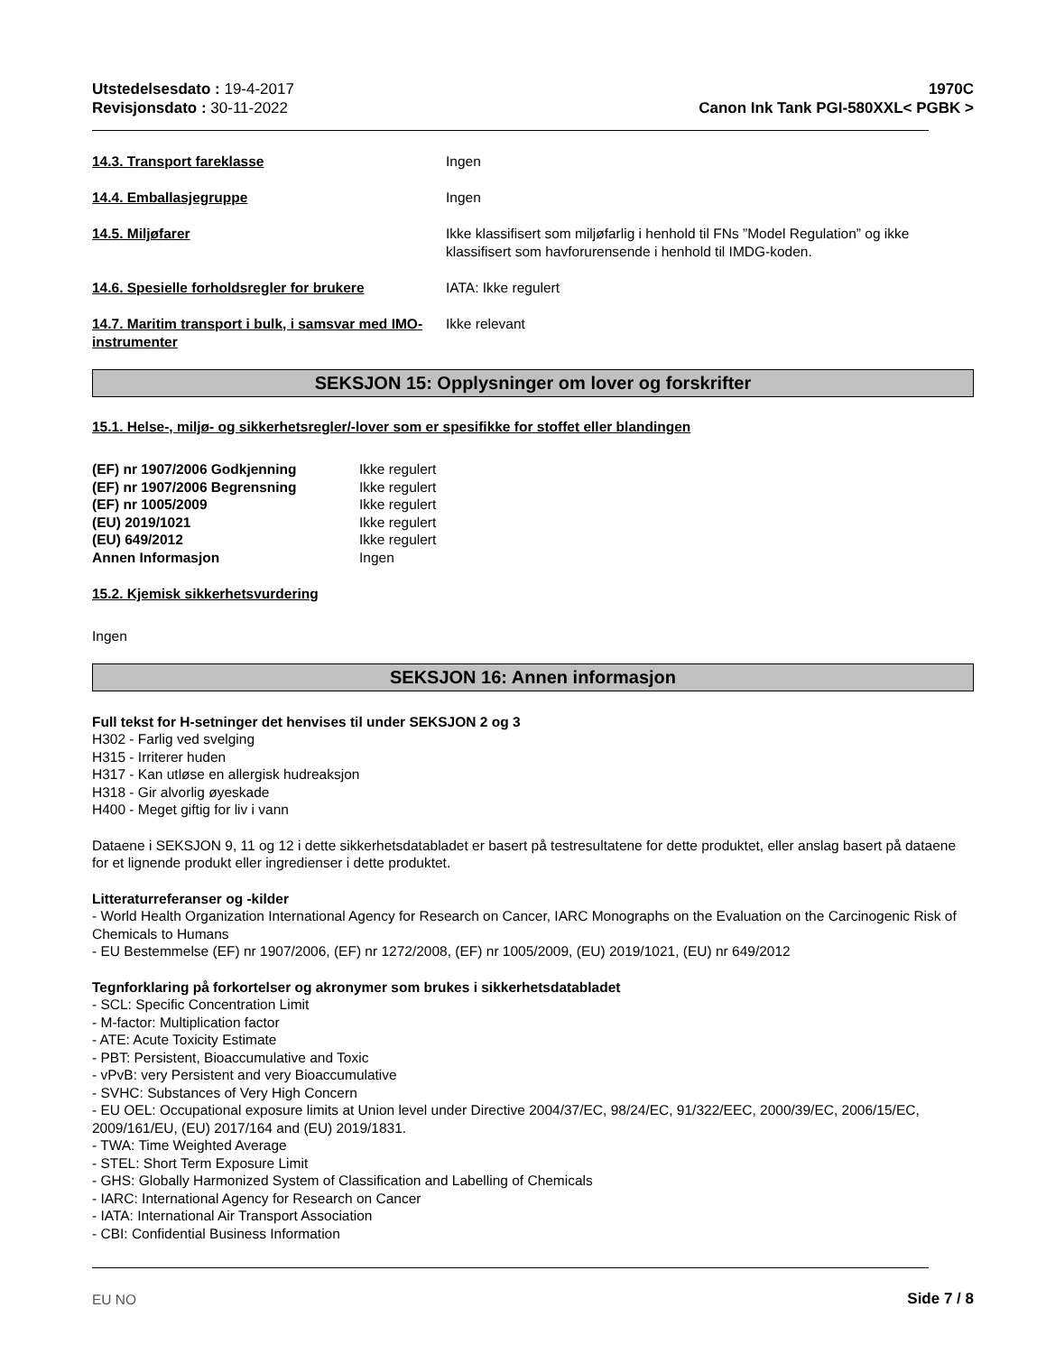Utstedelsesdato : 19-4-2017
Revisjonsdato : 30-11-2022
1970C
Canon Ink Tank PGI-580XXL< PGBK >
14.3. Transport fareklasse Ingen
14.4. Emballasjegruppe Ingen
14.5. Miljøfarer Ikke klassifisert som miljøfarlig i henhold til FNs ”Model Regulation” og ikke klassifisert som havforurensende i henhold til IMDG-koden.
14.6. Spesielle forholdsregler for brukere IATA: Ikke regulert
14.7. Maritim transport i bulk, i samsvar med IMO-instrumenter
Ikke relevant
SEKSJON 15: Opplysninger om lover og forskrifter
15.1. Helse-, miljø- og sikkerhetsregler/-lover som er spesifikke for stoffet eller blandingen
| (EF) nr 1907/2006 Godkjenning | Ikke regulert |
| (EF) nr 1907/2006 Begrensning | Ikke regulert |
| (EF) nr 1005/2009 | Ikke regulert |
| (EU) 2019/1021 | Ikke regulert |
| (EU) 649/2012 | Ikke regulert |
| Annen Informasjon | Ingen |
15.2. Kjemisk sikkerhetsvurdering
Ingen
SEKSJON 16: Annen informasjon
Full tekst for H-setninger det henvises til under SEKSJON 2 og 3
H302 - Farlig ved svelging
H315 - Irriterer huden
H317 - Kan utløse en allergisk hudreaksjon
H318 - Gir alvorlig øyeskade
H400 - Meget giftig for liv i vann
Dataene i SEKSJON 9, 11 og 12 i dette sikkerhetsdatabladet er basert på testresultatene for dette produktet, eller anslag basert på dataene for et lignende produkt eller ingredienser i dette produktet.
Litteraturreferanser og -kilder
- World Health Organization International Agency for Research on Cancer, IARC Monographs on the Evaluation on the Carcinogenic Risk of Chemicals to Humans
- EU Bestemmelse (EF) nr 1907/2006, (EF) nr 1272/2008, (EF) nr 1005/2009, (EU) 2019/1021, (EU) nr 649/2012
Tegnforklaring på forkortelser og akronymer som brukes i sikkerhetsdatabladet
- SCL: Specific Concentration Limit
- M-factor: Multiplication factor
- ATE: Acute Toxicity Estimate
- PBT: Persistent, Bioaccumulative and Toxic
- vPvB: very Persistent and very Bioaccumulative
- SVHC: Substances of Very High Concern
- EU OEL: Occupational exposure limits at Union level under Directive 2004/37/EC, 98/24/EC, 91/322/EEC, 2000/39/EC, 2006/15/EC, 2009/161/EU, (EU) 2017/164 and (EU) 2019/1831.
- TWA: Time Weighted Average
- STEL: Short Term Exposure Limit
- GHS: Globally Harmonized System of Classification and Labelling of Chemicals
- IARC: International Agency for Research on Cancer
- IATA: International Air Transport Association
- CBI: Confidential Business Information
EU NO Side 7 / 8